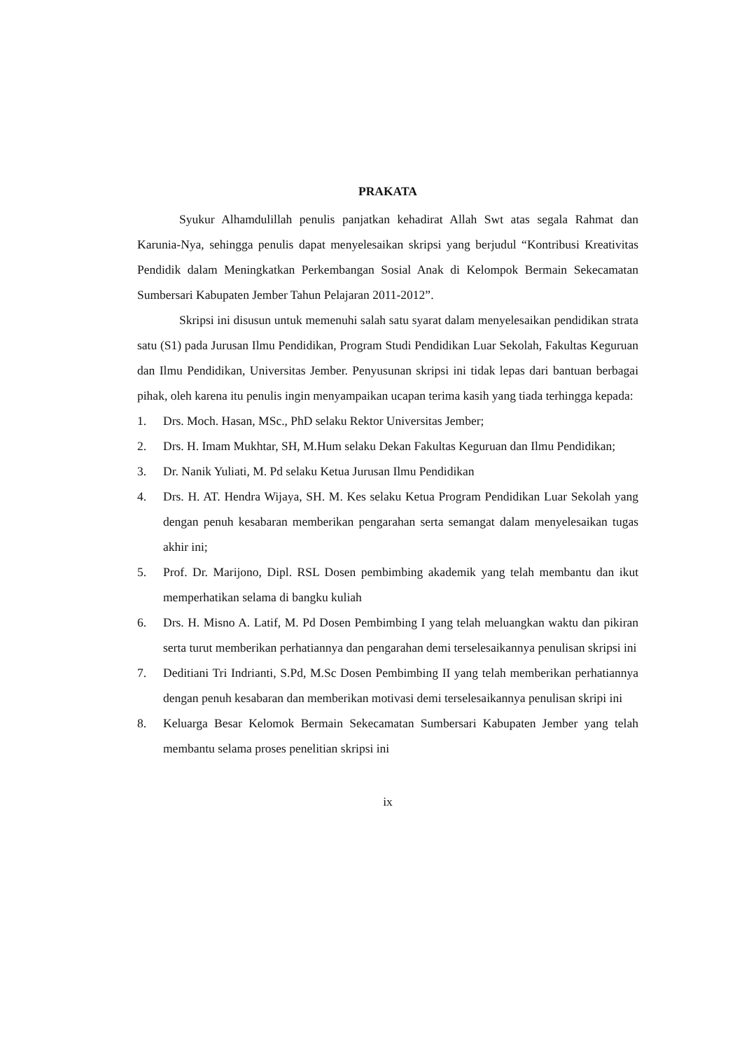PRAKATA
Syukur Alhamdulillah penulis panjatkan kehadirat Allah Swt atas segala Rahmat dan Karunia-Nya, sehingga penulis dapat menyelesaikan skripsi yang berjudul “Kontribusi Kreativitas Pendidik dalam Meningkatkan Perkembangan Sosial Anak di Kelompok Bermain Sekecamatan Sumbersari Kabupaten Jember Tahun Pelajaran 2011-2012”.
Skripsi ini disusun untuk memenuhi salah satu syarat dalam menyelesaikan pendidikan strata satu (S1) pada Jurusan Ilmu Pendidikan, Program Studi Pendidikan Luar Sekolah, Fakultas Keguruan dan Ilmu Pendidikan, Universitas Jember. Penyusunan skripsi ini tidak lepas dari bantuan berbagai pihak, oleh karena itu penulis ingin menyampaikan ucapan terima kasih yang tiada terhingga kepada:
1. Drs. Moch. Hasan, MSc., PhD selaku Rektor Universitas Jember;
2. Drs. H. Imam Mukhtar, SH, M.Hum selaku Dekan Fakultas Keguruan dan Ilmu Pendidikan;
3. Dr. Nanik Yuliati, M. Pd selaku Ketua Jurusan Ilmu Pendidikan
4. Drs. H. AT. Hendra Wijaya, SH. M. Kes selaku Ketua Program Pendidikan Luar Sekolah yang dengan penuh kesabaran memberikan pengarahan serta semangat dalam menyelesaikan tugas akhir ini;
5. Prof. Dr. Marijono, Dipl. RSL Dosen pembimbing akademik yang telah membantu dan ikut memperhatikan selama di bangku kuliah
6. Drs. H. Misno A. Latif, M. Pd Dosen Pembimbing I yang telah meluangkan waktu dan pikiran serta turut memberikan perhatiannya dan pengarahan demi terselesaikannya penulisan skripsi ini
7. Deditiani Tri Indrianti, S.Pd, M.Sc Dosen Pembimbing II yang telah memberikan perhatiannya dengan penuh kesabaran dan memberikan motivasi demi terselesaikannya penulisan skripi ini
8. Keluarga Besar Kelomok Bermain Sekecamatan Sumbersari Kabupaten Jember yang telah membantu selama proses penelitian skripsi ini
ix